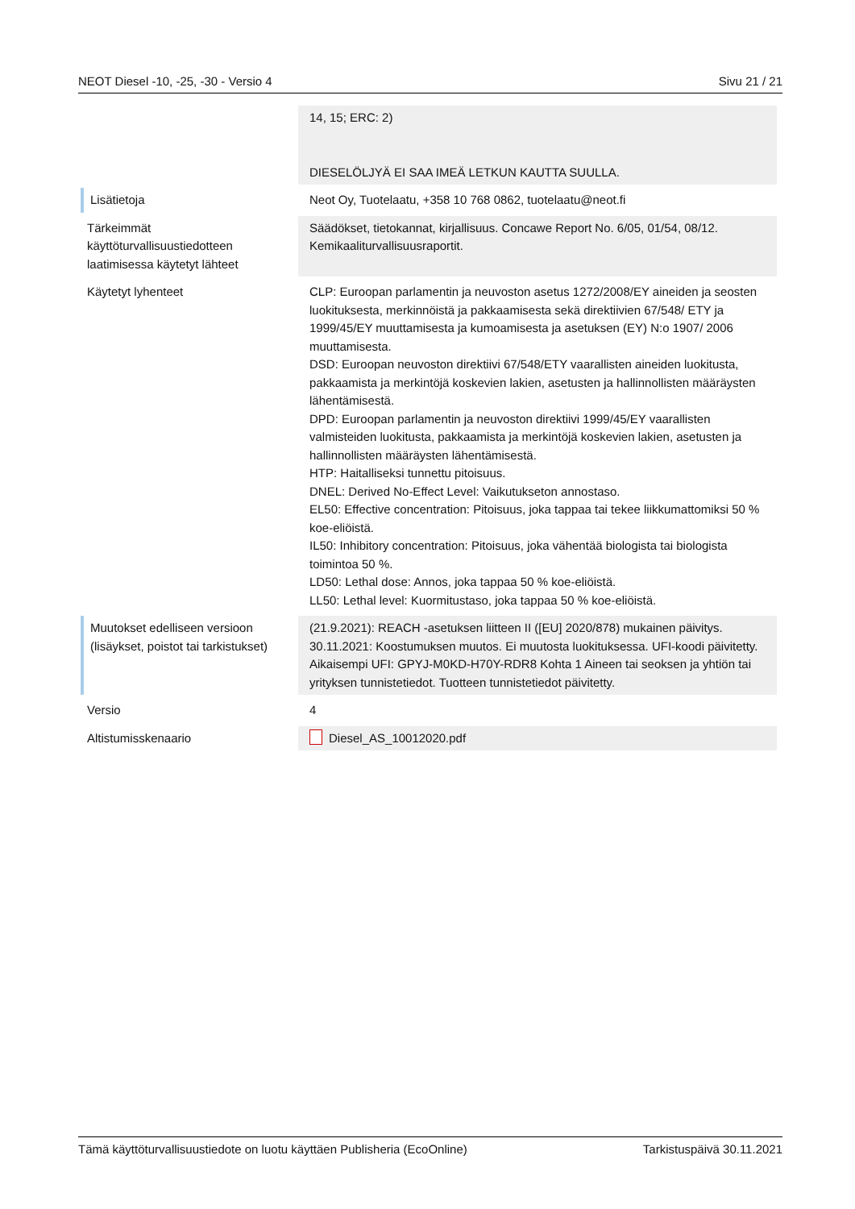NEOT Diesel -10, -25, -30 - Versio 4 Sivu 21 / 21
| | 14, 15; ERC: 2) DIESELÖLJYÄ EI SAA IMEÄ LETKUN KAUTTA SUULLA. |
| Lisätietoja | Neot Oy, Tuotelaatu, +358 10 768 0862, tuotelaatu@neot.fi |
| Tärkeimmät käyttöturvallisuustiedotteen laatimisessa käytetyt lähteet | Säädökset, tietokannat, kirjallisuus. Concawe Report No. 6/05, 01/54, 08/12. Kemikaaliturvallisuusraportit. |
| Käytetyt lyhenteet | CLP: Euroopan parlamentin ja neuvoston asetus 1272/2008/EY aineiden ja seosten luokituksesta, merkinnöistä ja pakkaamisesta sekä direktiivien 67/548/ ETY ja 1999/45/EY muuttamisesta ja kumoamisesta ja asetuksen (EY) N:o 1907/ 2006 muuttamisesta. DSD: Euroopan neuvoston direktiivi 67/548/ETY vaarallisten aineiden luokitusta, pakkaamista ja merkintöjä koskevien lakien, asetusten ja hallinnollisten määräysten lähentämisestä. DPD: Euroopan parlamentin ja neuvoston direktiivi 1999/45/EY vaarallisten valmisteiden luokitusta, pakkaamista ja merkintöjä koskevien lakien, asetusten ja hallinnollisten määräysten lähentämisestä. HTP: Haitalliseksi tunnettu pitoisuus. DNEL: Derived No-Effect Level: Vaikutukseton annostaso. EL50: Effective concentration: Pitoisuus, joka tappaa tai tekee liikkumattomiksi 50 % koe-eliöistä. IL50: Inhibitory concentration: Pitoisuus, joka vähentää biologista tai biologista toimintoa 50 %. LD50: Lethal dose: Annos, joka tappaa 50 % koe-eliöistä. LL50: Lethal level: Kuormitustaso, joka tappaa 50 % koe-eliöistä. |
| Muutokset edelliseen versioon (lisäykset, poistot tai tarkistukset) | (21.9.2021): REACH -asetuksen liitteen II ([EU] 2020/878) mukainen päivitys. 30.11.2021: Koostumuksen muutos. Ei muutosta luokituksessa. UFI-koodi päivitetty. Aikaisempi UFI: GPYJ-M0KD-H70Y-RDR8 Kohta 1 Aineen tai seoksen ja yhtiön tai yrityksen tunnistetiedot. Tuotteen tunnistetiedot päivitetty. |
| Versio | 4 |
| Altistumisskenaario | Diesel_AS_10012020.pdf |
Tämä käyttöturvallisuustiedote on luotu käyttäen Publisheria (EcoOnline) Tarkistuspäivä 30.11.2021